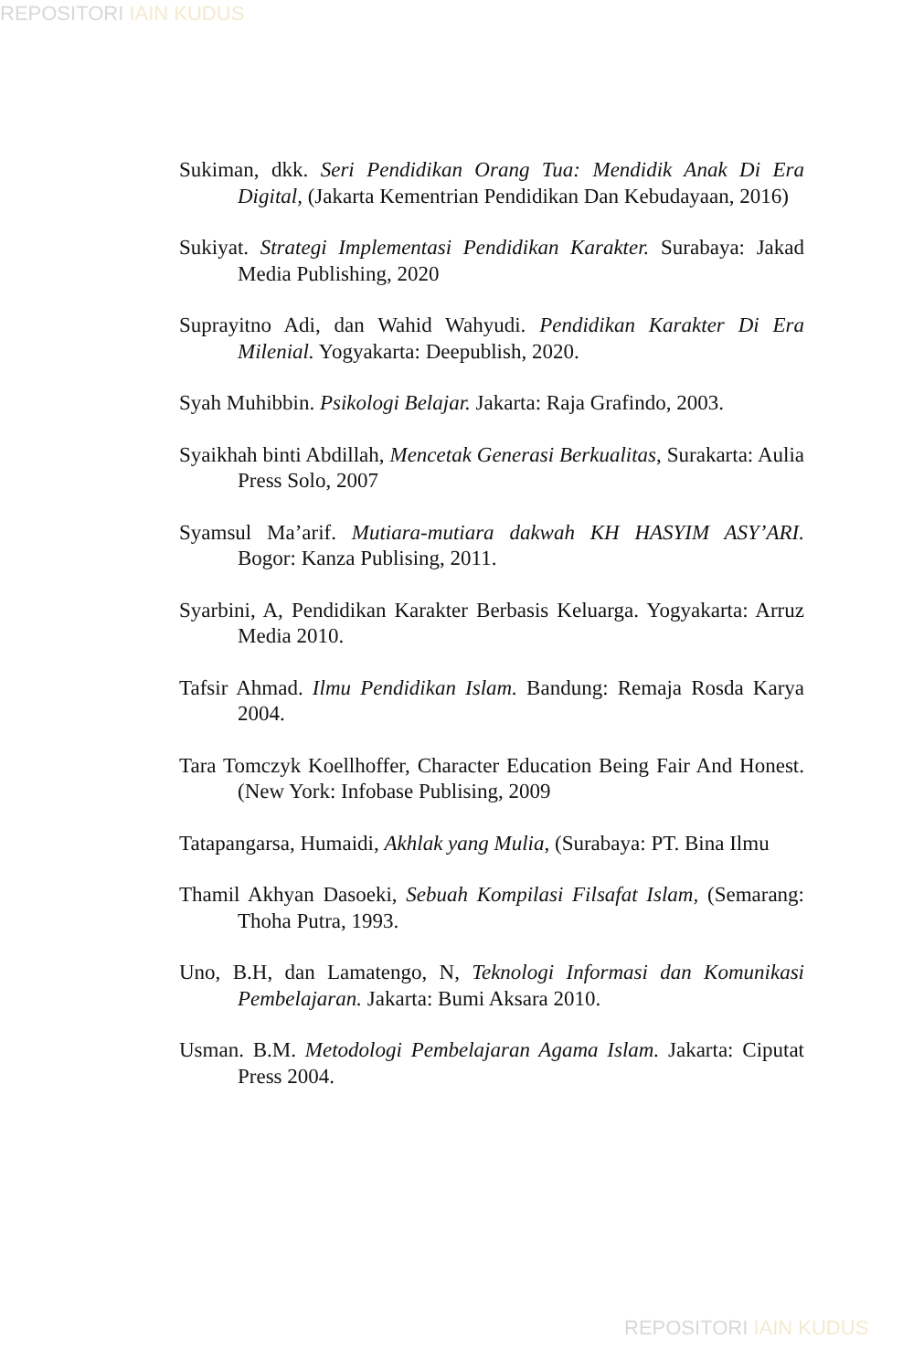REPOSITORI IAIN KUDUS
Sukiman, dkk. Seri Pendidikan Orang Tua: Mendidik Anak Di Era Digital, (Jakarta Kementrian Pendidikan Dan Kebudayaan, 2016)
Sukiyat. Strategi Implementasi Pendidikan Karakter. Surabaya: Jakad Media Publishing, 2020
Suprayitno Adi, dan Wahid Wahyudi. Pendidikan Karakter Di Era Milenial. Yogyakarta: Deepublish, 2020.
Syah Muhibbin. Psikologi Belajar. Jakarta: Raja Grafindo, 2003.
Syaikhah binti Abdillah, Mencetak Generasi Berkualitas, Surakarta: Aulia Press Solo, 2007
Syamsul Ma’arif. Mutiara-mutiara dakwah KH HASYIM ASY’ARI. Bogor: Kanza Publising, 2011.
Syarbini, A, Pendidikan Karakter Berbasis Keluarga. Yogyakarta: Arruz Media 2010.
Tafsir Ahmad. Ilmu Pendidikan Islam. Bandung: Remaja Rosda Karya 2004.
Tara Tomczyk Koellhoffer, Character Education Being Fair And Honest. (New York: Infobase Publising, 2009
Tatapangarsa, Humaidi, Akhlak yang Mulia, (Surabaya: PT. Bina Ilmu
Thamil Akhyan Dasoeki, Sebuah Kompilasi Filsafat Islam, (Semarang: Thoha Putra, 1993.
Uno, B.H, dan Lamatengo, N, Teknologi Informasi dan Komunikasi Pembelajaran. Jakarta: Bumi Aksara 2010.
Usman. B.M. Metodologi Pembelajaran Agama Islam. Jakarta: Ciputat Press 2004.
REPOSITORI IAIN KUDUS